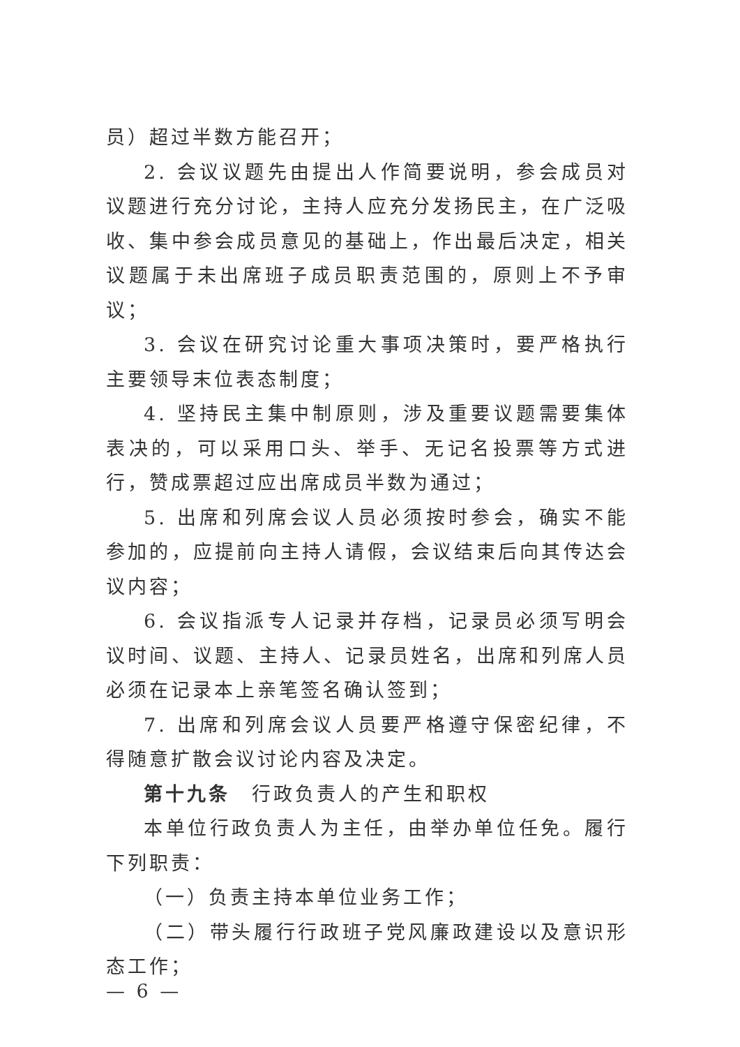员）超过半数方能召开；
2. 会议议题先由提出人作简要说明，参会成员对议题进行充分讨论，主持人应充分发扬民主，在广泛吸收、集中参会成员意见的基础上，作出最后决定，相关议题属于未出席班子成员职责范围的，原则上不予审议；
3. 会议在研究讨论重大事项决策时，要严格执行主要领导末位表态制度；
4. 坚持民主集中制原则，涉及重要议题需要集体表决的，可以采用口头、举手、无记名投票等方式进行，赞成票超过应出席成员半数为通过；
5. 出席和列席会议人员必须按时参会，确实不能参加的，应提前向主持人请假，会议结束后向其传达会议内容；
6. 会议指派专人记录并存档，记录员必须写明会议时间、议题、主持人、记录员姓名，出席和列席人员必须在记录本上亲笔签名确认签到；
7. 出席和列席会议人员要严格遵守保密纪律，不得随意扩散会议讨论内容及决定。
第十九条　行政负责人的产生和职权
本单位行政负责人为主任，由举办单位任免。履行下列职责：
（一）负责主持本单位业务工作；
（二）带头履行行政班子党风廉政建设以及意识形态工作；
— 6 —